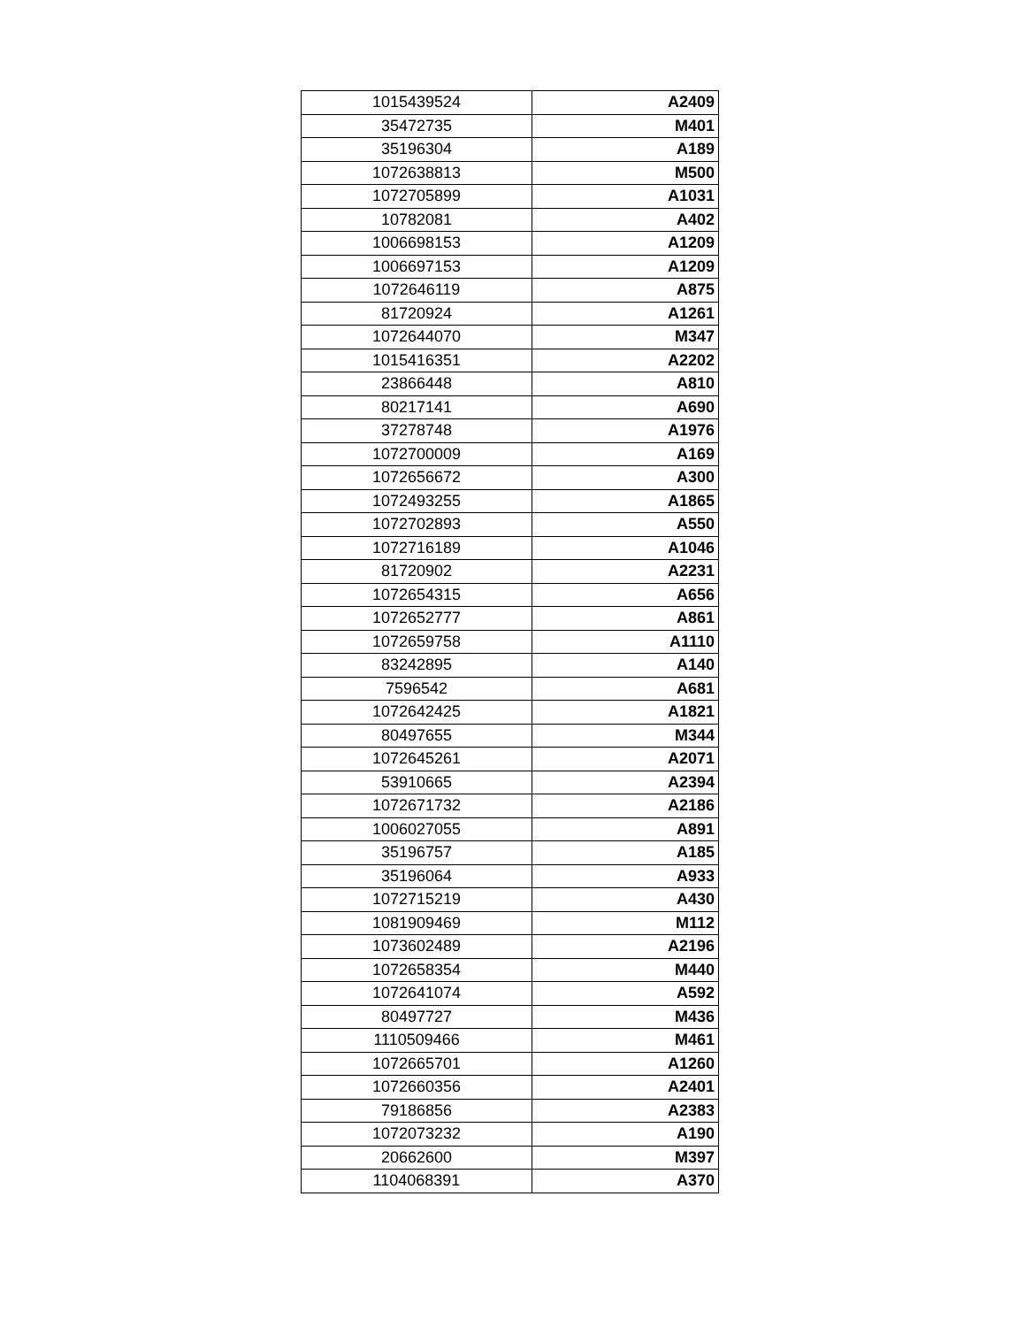| 1015439524 | A2409 |
| 35472735 | M401 |
| 35196304 | A189 |
| 1072638813 | M500 |
| 1072705899 | A1031 |
| 10782081 | A402 |
| 1006698153 | A1209 |
| 1006697153 | A1209 |
| 1072646119 | A875 |
| 81720924 | A1261 |
| 1072644070 | M347 |
| 1015416351 | A2202 |
| 23866448 | A810 |
| 80217141 | A690 |
| 37278748 | A1976 |
| 1072700009 | A169 |
| 1072656672 | A300 |
| 1072493255 | A1865 |
| 1072702893 | A550 |
| 1072716189 | A1046 |
| 81720902 | A2231 |
| 1072654315 | A656 |
| 1072652777 | A861 |
| 1072659758 | A1110 |
| 83242895 | A140 |
| 7596542 | A681 |
| 1072642425 | A1821 |
| 80497655 | M344 |
| 1072645261 | A2071 |
| 53910665 | A2394 |
| 1072671732 | A2186 |
| 1006027055 | A891 |
| 35196757 | A185 |
| 35196064 | A933 |
| 1072715219 | A430 |
| 1081909469 | M112 |
| 1073602489 | A2196 |
| 1072658354 | M440 |
| 1072641074 | A592 |
| 80497727 | M436 |
| 1110509466 | M461 |
| 1072665701 | A1260 |
| 1072660356 | A2401 |
| 79186856 | A2383 |
| 1072073232 | A190 |
| 20662600 | M397 |
| 1104068391 | A370 |